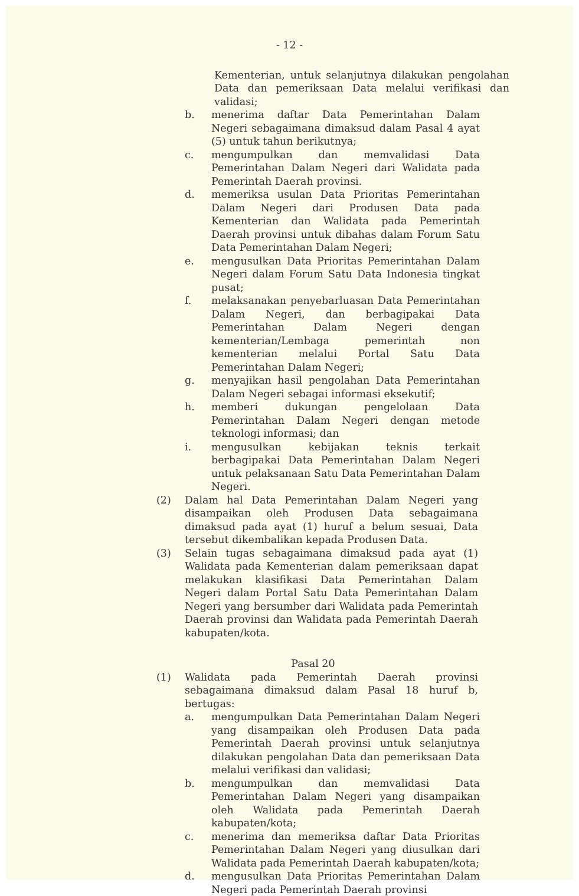- 12 -
Kementerian, untuk selanjutnya dilakukan pengolahan Data dan pemeriksaan Data melalui verifikasi dan validasi;
b. menerima daftar Data Pemerintahan Dalam Negeri sebagaimana dimaksud dalam Pasal 4 ayat (5) untuk tahun berikutnya;
c. mengumpulkan dan memvalidasi Data Pemerintahan Dalam Negeri dari Walidata pada Pemerintah Daerah provinsi.
d. memeriksa usulan Data Prioritas Pemerintahan Dalam Negeri dari Produsen Data pada Kementerian dan Walidata pada Pemerintah Daerah provinsi untuk dibahas dalam Forum Satu Data Pemerintahan Dalam Negeri;
e. mengusulkan Data Prioritas Pemerintahan Dalam Negeri dalam Forum Satu Data Indonesia tingkat pusat;
f. melaksanakan penyebarluasan Data Pemerintahan Dalam Negeri, dan berbagipakai Data Pemerintahan Dalam Negeri dengan kementerian/Lembaga pemerintah non kementerian melalui Portal Satu Data Pemerintahan Dalam Negeri;
g. menyajikan hasil pengolahan Data Pemerintahan Dalam Negeri sebagai informasi eksekutif;
h. memberi dukungan pengelolaan Data Pemerintahan Dalam Negeri dengan metode teknologi informasi; dan
i. mengusulkan kebijakan teknis terkait berbagipakai Data Pemerintahan Dalam Negeri untuk pelaksanaan Satu Data Pemerintahan Dalam Negeri.
(2) Dalam hal Data Pemerintahan Dalam Negeri yang disampaikan oleh Produsen Data sebagaimana dimaksud pada ayat (1) huruf a belum sesuai, Data tersebut dikembalikan kepada Produsen Data.
(3) Selain tugas sebagaimana dimaksud pada ayat (1) Walidata pada Kementerian dalam pemeriksaan dapat melakukan klasifikasi Data Pemerintahan Dalam Negeri dalam Portal Satu Data Pemerintahan Dalam Negeri yang bersumber dari Walidata pada Pemerintah Daerah provinsi dan Walidata pada Pemerintah Daerah kabupaten/kota.
Pasal 20
(1) Walidata pada Pemerintah Daerah provinsi sebagaimana dimaksud dalam Pasal 18 huruf b, bertugas:
a. mengumpulkan Data Pemerintahan Dalam Negeri yang disampaikan oleh Produsen Data pada Pemerintah Daerah provinsi untuk selanjutnya dilakukan pengolahan Data dan pemeriksaan Data melalui verifikasi dan validasi;
b. mengumpulkan dan memvalidasi Data Pemerintahan Dalam Negeri yang disampaikan oleh Walidata pada Pemerintah Daerah kabupaten/kota;
c. menerima dan memeriksa daftar Data Prioritas Pemerintahan Dalam Negeri yang diusulkan dari Walidata pada Pemerintah Daerah kabupaten/kota;
d. mengusulkan Data Prioritas Pemerintahan Dalam Negeri pada Pemerintah Daerah provinsi